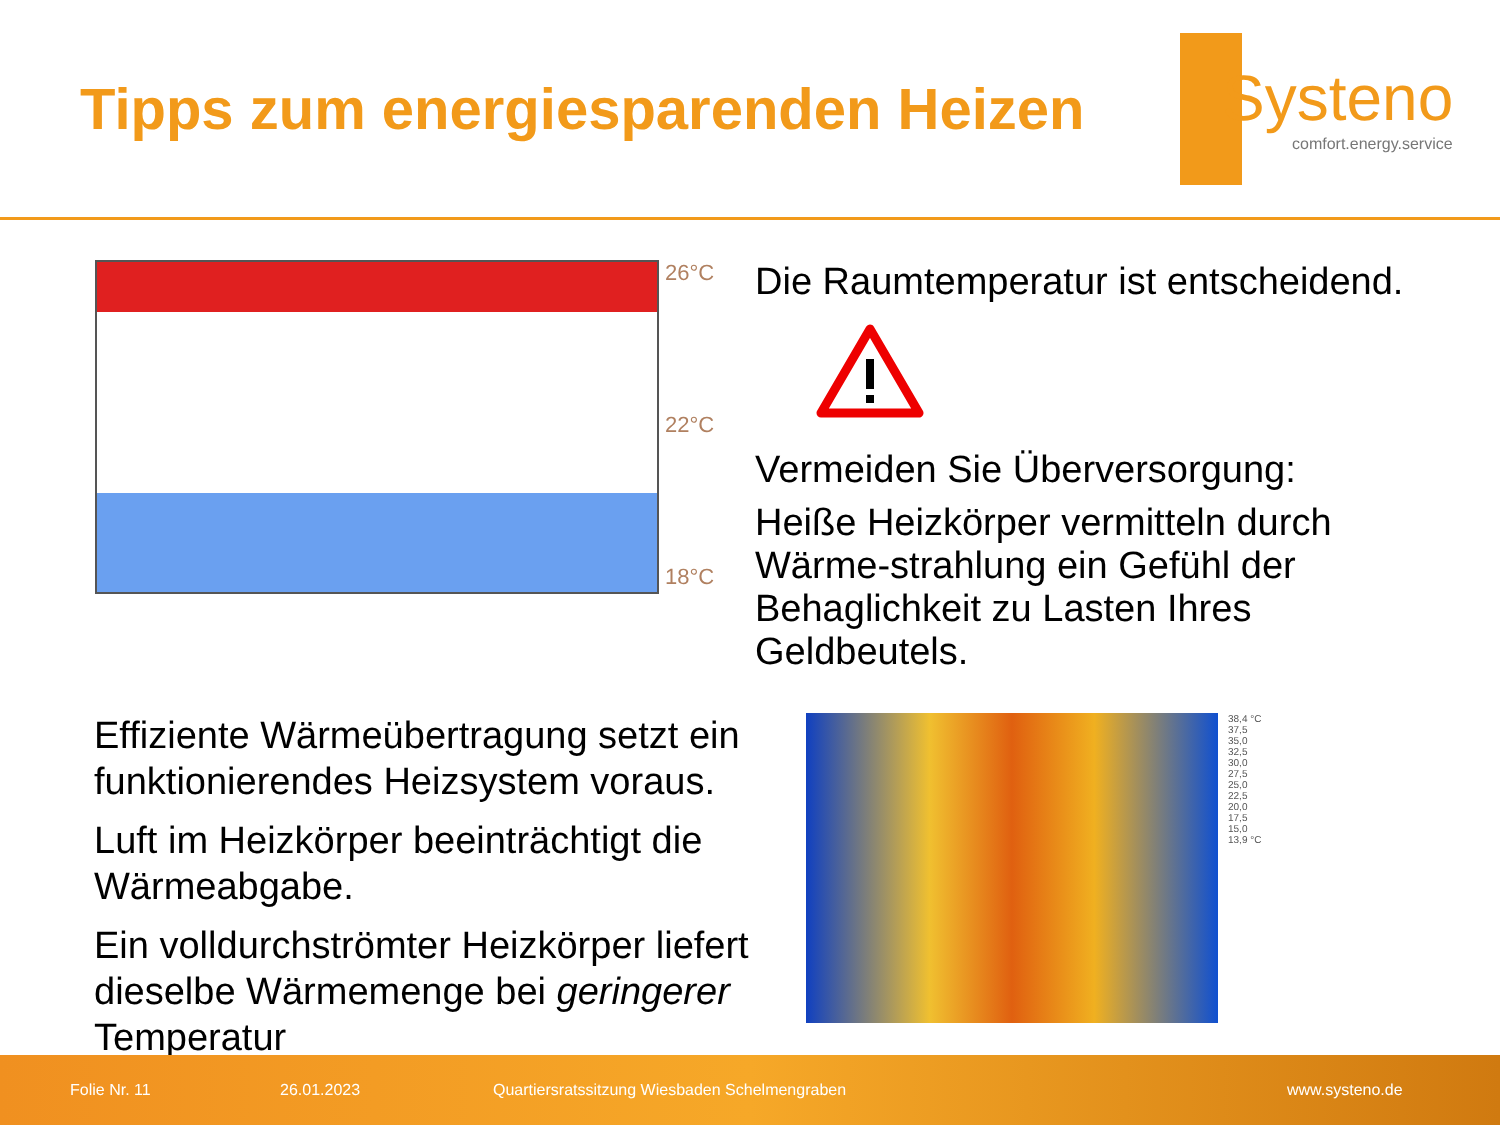Tipps zum energiesparenden Heizen
Systeno
comfort.energy.service
26°C
22°C
18°C
Die Raumtemperatur ist entscheidend.
Vermeiden Sie Überversorgung:
Heiße Heizkörper vermitteln durch Wärme-strahlung ein Gefühl der Behaglichkeit zu Lasten Ihres Geldbeutels.
Effiziente Wärmeübertragung setzt ein funktionierendes Heizsystem voraus.
Luft im Heizkörper beeinträchtigt die Wärmeabgabe.
Ein volldurchströmter Heizkörper liefert dieselbe Wärmemenge bei geringerer Temperatur
38,4 °C
37,5
35,0
32,5
30,0
27,5
25,0
22,5
20,0
17,5
15,0
13,9 °C
Folie Nr. 11 26.01.2023 Quartiersratssitzung Wiesbaden Schelmengraben www.systeno.de